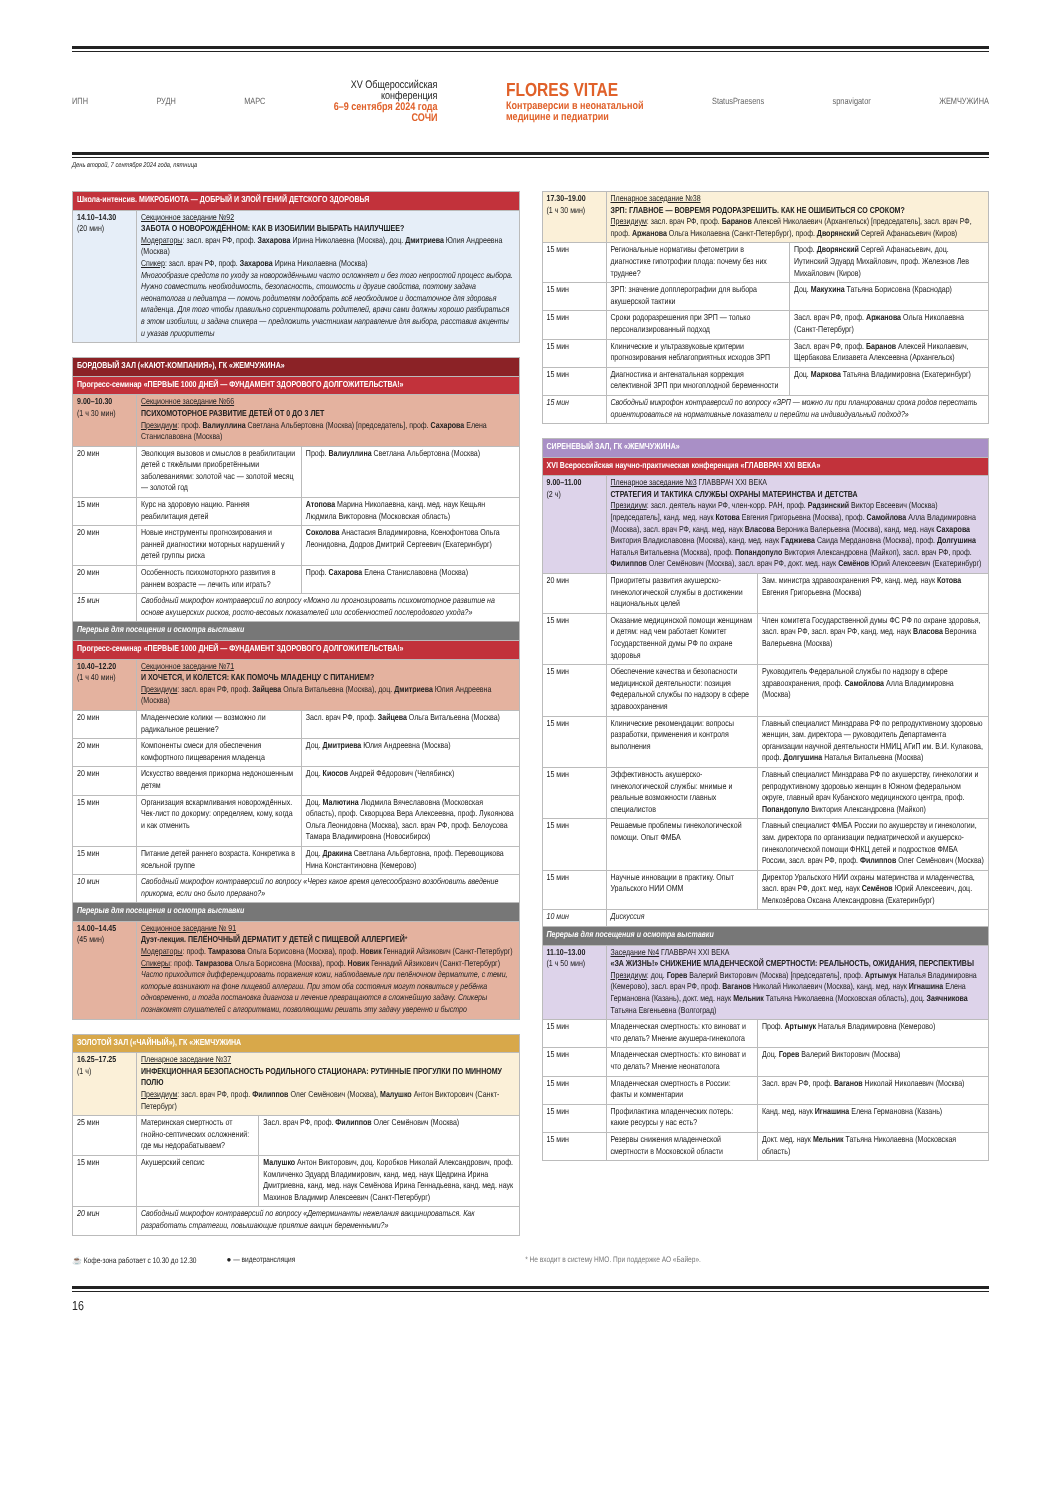ИПН РУДН МАРС
XV Общероссийская
конференция
6–9 сентября 2024 года
СОЧИ
FLORES VITAE
Контраверсии в неонатальной
медицине и педиатрии
StatusPraesens spnavigator ЖЕМЧУЖИНА
День второй, 7 сентября 2024 года, пятница
| Школа-интенсив. МИКРОБИОТА — ДОБРЫЙ И ЗЛОЙ ГЕНИЙ ДЕТСКОГО ЗДОРОВЬЯ | |
| 14.10–14.30 (20 мин) | Секционное заседание №92 ЗАБОТА О НОВОРОЖДЁННОМ: КАК В ИЗОБИЛИИ ВЫБРАТЬ НАИЛУЧШЕЕ? Модераторы : засл. врач РФ, проф. Захарова Ирина Николаевна (Москва), доц. Дмитриева Юлия Андреевна (Москва) Спикер : засл. врач РФ, проф. Захарова Ирина Николаевна (Москва) Многообразие средств по уходу за новорождёнными часто осложняет и без того непростой процесс выбора. Нужно совместить необходимость, безопасность, стоимость и другие свойства, поэтому задача неонатолога и педиатра — помочь родителям подобрать всё необходимое и достаточное для здоровья младенца. Для того чтобы правильно сориентировать родителей, врачи сами должны хорошо разбираться в этом изобилии, и задача спикера — предложить участникам направление для выбора, расставив акценты и указав приоритеты |
| БОРДОВЫЙ ЗАЛ («КАЮТ-КОМПАНИЯ»), ГК «ЖЕМЧУЖИНА» | | |
| Прогресс-семинар «ПЕРВЫЕ 1000 ДНЕЙ — ФУНДАМЕНТ ЗДОРОВОГО ДОЛГОЖИТЕЛЬСТВА!» | | |
| 9.00–10.30 (1 ч 30 мин) | Секционное заседание №66 ПСИХОМОТОРНОЕ РАЗВИТИЕ ДЕТЕЙ ОТ 0 ДО 3 ЛЕТ Президиум : проф. Валиуллина Светлана Альбертовна (Москва) [председатель], проф. Сахарова Елена Станиславовна (Москва) | |
| 20 мин | Эволюция вызовов и смыслов в реабилитации детей с тяжёлыми приобретёнными заболеваниями: золотой час — золотой месяц — золотой год | Проф. Валиуллина Светлана Альбертовна (Москва) |
| 15 мин | Курс на здоровую нацию. Ранняя реабилитация детей | Атопова Марина Николаевна, канд. мед. наук Кещьян Людмила Викторовна (Московская область) |
| 20 мин | Новые инструменты прогнозирования и ранней диагностики моторных нарушений у детей группы риска | Соколова Анастасия Владимировна, Ксенофонтова Ольга Леонидовна, Додров Дмитрий Сергеевич (Екатеринбург) |
| 20 мин | Особенность психомоторного развития в раннем возрасте — лечить или играть? | Проф. Сахарова Елена Станиславовна (Москва) |
| 15 мин | Свободный микрофон контраверсий по вопросу «Можно ли прогнозировать психомоторное развитие на основе акушерских рисков, росто-весовых показателей или особенностей послеродового ухода?» | |
| Перерыв для посещения и осмотра выставки | | |
| Прогресс-семинар «ПЕРВЫЕ 1000 ДНЕЙ — ФУНДАМЕНТ ЗДОРОВОГО ДОЛГОЖИТЕЛЬСТВА!» | | |
| 10.40–12.20 (1 ч 40 мин) | Секционное заседание №71 И ХОЧЕТСЯ, И КОЛЕТСЯ: КАК ПОМОЧЬ МЛАДЕНЦУ С ПИТАНИЕМ? Президиум : засл. врач РФ, проф. Зайцева Ольга Витальевна (Москва), доц. Дмитриева Юлия Андреевна (Москва) | |
| 20 мин | Младенческие колики — возможно ли радикальное решение? | Засл. врач РФ, проф. Зайцева Ольга Витальевна (Москва) |
| 20 мин | Компоненты смеси для обеспечения комфортного пищеварения младенца | Доц. Дмитриева Юлия Андреевна (Москва) |
| 20 мин | Искусство введения прикорма недоношенным детям | Доц. Киосов Андрей Фёдорович (Челябинск) |
| 15 мин | Организация вскармливания новорождённых. Чек-лист по докорму: определяем, кому, когда и как отменить | Доц. Малютина Людмила Вячеславовна (Московская область), проф. Скворцова Вера Алексеевна, проф. Лукоянова Ольга Леонидовна (Москва), засл. врач РФ, проф. Белоусова Тамара Владимировна (Новосибирск) |
| 15 мин | Питание детей раннего возраста. Конкретика в ясельной группе | Доц. Дракина Светлана Альбертовна, проф. Перевощикова Нина Константиновна (Кемерово) |
| 10 мин | Свободный микрофон контраверсий по вопросу «Через какое время целесообразно возобновить введение прикорма, если оно было прервано?» | |
| Перерыв для посещения и осмотра выставки | | |
| 14.00–14.45 (45 мин) | Секционное заседание № 91 Дуэт-лекция. ПЕЛЁНОЧНЫЙ ДЕРМАТИТ У ДЕТЕЙ С ПИЩЕВОЙ АЛЛЕРГИЕЙ * Модераторы : проф. Тамразова Ольга Борисовна (Москва), проф. Новик Геннадий Айзикович (Санкт-Петербург) Спикеры : проф. Тамразова Ольга Борисовна (Москва), проф. Новик Геннадий Айзикович (Санкт-Петербург) Часто приходится дифференцировать поражения кожи, наблюдаемые при пелёночном дерматите, с теми, которые возникают на фоне пищевой аллергии. При этом оба состояния могут появиться у ребёнка одновременно, и тогда постановка диагноза и лечение превращаются в сложнейшую задачу. Спикеры познакомят слушателей с алгоритмами, позволяющими решать эту задачу уверенно и быстро | |
| ЗОЛОТОЙ ЗАЛ («ЧАЙНЫЙ»), ГК «ЖЕМЧУЖИНА | | |
| 16.25–17.25 (1 ч) | Пленарное заседание №37 ИНФЕКЦИОННАЯ БЕЗОПАСНОСТЬ РОДИЛЬНОГО СТАЦИОНАРА: РУТИННЫЕ ПРОГУЛКИ ПО МИННОМУ ПОЛЮ Президиум : засл. врач РФ, проф. Филиппов Олег Семёнович (Москва), Малушко Антон Викторович (Санкт-Петербург) | |
| 25 мин | Материнская смертность от гнойно-септических осложнений: где мы недорабатываем? | Засл. врач РФ, проф. Филиппов Олег Семёнович (Москва) |
| 15 мин | Акушерский сепсис | Малушко Антон Викторович, доц. Коробков Николай Александрович, проф. Комличенко Эдуард Владимирович, канд. мед. наук Щедрина Ирина Дмитриевна, канд. мед. наук Семёнова Ирина Геннадьевна, канд. мед. наук Махинов Владимир Алексеевич (Санкт-Петербург) |
| 20 мин | Свободный микрофон контраверсий по вопросу «Детерминанты нежелания вакцинироваться. Как разработать стратегии, повышающие приятие вакцин беременными?» | |
| 17.30–19.00 (1 ч 30 мин) | Пленарное заседание №38 ЗРП: ГЛАВНОЕ — ВОВРЕМЯ РОДОРАЗРЕШИТЬ. КАК НЕ ОШИБИТЬСЯ СО СРОКОМ? Президиум : засл. врач РФ, проф. Баранов Алексей Николаевич (Архангельск) [председатель], засл. врач РФ, проф. Аржанова Ольга Николаевна (Санкт-Петербург), проф. Дворянский Сергей Афанасьевич (Киров) | |
| 15 мин | Региональные нормативы фетометрии в диагностике гипотрофии плода: почему без них труднее? | Проф. Дворянский Сергей Афанасьевич, доц. Иутинский Эдуард Михайлович, проф. Железнов Лев Михайлович (Киров) |
| 15 мин | ЗРП: значение допплерографии для выбора акушерской тактики | Доц. Макухина Татьяна Борисовна (Краснодар) |
| 15 мин | Сроки родоразрешения при ЗРП — только персонализированный подход | Засл. врач РФ, проф. Аржанова Ольга Николаевна (Санкт-Петербург) |
| 15 мин | Клинические и ультразвуковые критерии прогнозирования неблагоприятных исходов ЗРП | Засл. врач РФ, проф. Баранов Алексей Николаевич, Щербакова Елизавета Алексеевна (Архангельск) |
| 15 мин | Диагностика и антенатальная коррекция селективной ЗРП при многоплодной беременности | Доц. Маркова Татьяна Владимировна (Екатеринбург) |
| 15 мин | Свободный микрофон контраверсий по вопросу «ЗРП — можно ли при планировании срока родов перестать ориентироваться на нормативные показатели и перейти на индивидуальный подход?» | |
| СИРЕНЕВЫЙ ЗАЛ, ГК «ЖЕМЧУЖИНА» | | |
| XVI Всероссийская научно-практическая конференция «ГЛАВВРАЧ XXI ВЕКА» | | |
| 9.00–11.00 (2 ч) | Пленарное заседание №3 ГЛАВВРАЧ XXI ВЕКА СТРАТЕГИЯ И ТАКТИКА СЛУЖБЫ ОХРАНЫ МАТЕРИНСТВА И ДЕТСТВА Президиум : засл. деятель науки РФ, член-корр. РАН, проф. Радзинский Виктор Евсеевич (Москва) [председатель], канд. мед. наук Котова Евгения Григорьевна (Москва), проф. Самойлова Алла Владимировна (Москва), засл. врач РФ, канд. мед. наук Власова Вероника Валерьевна (Москва), канд. мед. наук Сахарова Виктория Владиславовна (Москва), канд. мед. наук Гаджиева Саида Мердановна (Москва), проф. Долгушина Наталья Витальевна (Москва), проф. Попандопуло Виктория Александровна (Майкоп), засл. врач РФ, проф. Филиппов Олег Семёнович (Москва), засл. врач РФ, докт. мед. наук Семёнов Юрий Алексеевич (Екатеринбург) | |
| 20 мин | Приоритеты развития акушерско-гинекологической службы в достижении национальных целей | Зам. министра здравоохранения РФ, канд. мед. наук Котова Евгения Григорьевна (Москва) |
| 15 мин | Оказание медицинской помощи женщинам и детям: над чем работает Комитет Государственной думы РФ по охране здоровья | Член комитета Государственной думы ФС РФ по охране здоровья, засл. врач РФ, засл. врач РФ, канд. мед. наук Власова Вероника Валерьевна (Москва) |
| 15 мин | Обеспечение качества и безопасности медицинской деятельности: позиция Федеральной службы по надзору в сфере здравоохранения | Руководитель Федеральной службы по надзору в сфере здравоохранения, проф. Самойлова Алла Владимировна (Москва) |
| 15 мин | Клинические рекомендации: вопросы разработки, применения и контроля выполнения | Главный специалист Минздрава РФ по репродуктивному здоровью женщин, зам. директора — руководитель Департамента организации научной деятельности НМИЦ АГиП им. В.И. Кулакова, проф. Долгушина Наталья Витальевна (Москва) |
| 15 мин | Эффективность акушерско-гинекологической службы: мнимые и реальные возможности главных специалистов | Главный специалист Минздрава РФ по акушерству, гинекологии и репродуктивному здоровью женщин в Южном федеральном округе, главный врач Кубанского медицинского центра, проф. Попандопуло Виктория Александровна (Майкоп) |
| 15 мин | Решаемые проблемы гинекологической помощи. Опыт ФМБА | Главный специалист ФМБА России по акушерству и гинекологии, зам. директора по организации педиатрической и акушерско-гинекологической помощи ФНКЦ детей и подростков ФМБА России, засл. врач РФ, проф. Филиппов Олег Семёнович (Москва) |
| 15 мин | Научные инновации в практику. Опыт Уральского НИИ ОММ | Директор Уральского НИИ охраны материнства и младенчества, засл. врач РФ, докт. мед. наук Семёнов Юрий Алексеевич, доц. Мелкозёрова Оксана Александровна (Екатеринбург) |
| 10 мин | Дискуссия | |
| Перерыв для посещения и осмотра выставки | | |
| 11.10–13.00 (1 ч 50 мин) | Заседание №4 ГЛАВВРАЧ XXI ВЕКА «ЗА ЖИЗНЬ!» СНИЖЕНИЕ МЛАДЕНЧЕСКОЙ СМЕРТНОСТИ: РЕАЛЬНОСТЬ, ОЖИДАНИЯ, ПЕРСПЕКТИВЫ Президиум : доц. Горев Валерий Викторович (Москва) [председатель], проф. Артымук Наталья Владимировна (Кемерово), засл. врач РФ, проф. Ваганов Николай Николаевич (Москва), канд. мед. наук Игнашина Елена Германовна (Казань), докт. мед. наук Мельник Татьяна Николаевна (Московская область), доц. Заячникова Татьяна Евгеньевна (Волгоград) | |
| 15 мин | Младенческая смертность: кто виноват и что делать? Мнение акушера-гинеколога | Проф. Артымук Наталья Владимировна (Кемерово) |
| 15 мин | Младенческая смертность: кто виноват и что делать? Мнение неонатолога | Доц. Горев Валерий Викторович (Москва) |
| 15 мин | Младенческая смертность в России: факты и комментарии | Засл. врач РФ, проф. Ваганов Николай Николаевич (Москва) |
| 15 мин | Профилактика младенческих потерь: какие ресурсы у нас есть? | Канд. мед. наук Игнашина Елена Германовна (Казань) |
| 15 мин | Резервы снижения младенческой смертности в Московской области | Докт. мед. наук Мельник Татьяна Николаевна (Московская область) |
☕ Кофе-зона работает с 10.30 до 12.30 ● — видеотрансляция * Не входит в систему НМО. При поддержке АО «Байер».
16